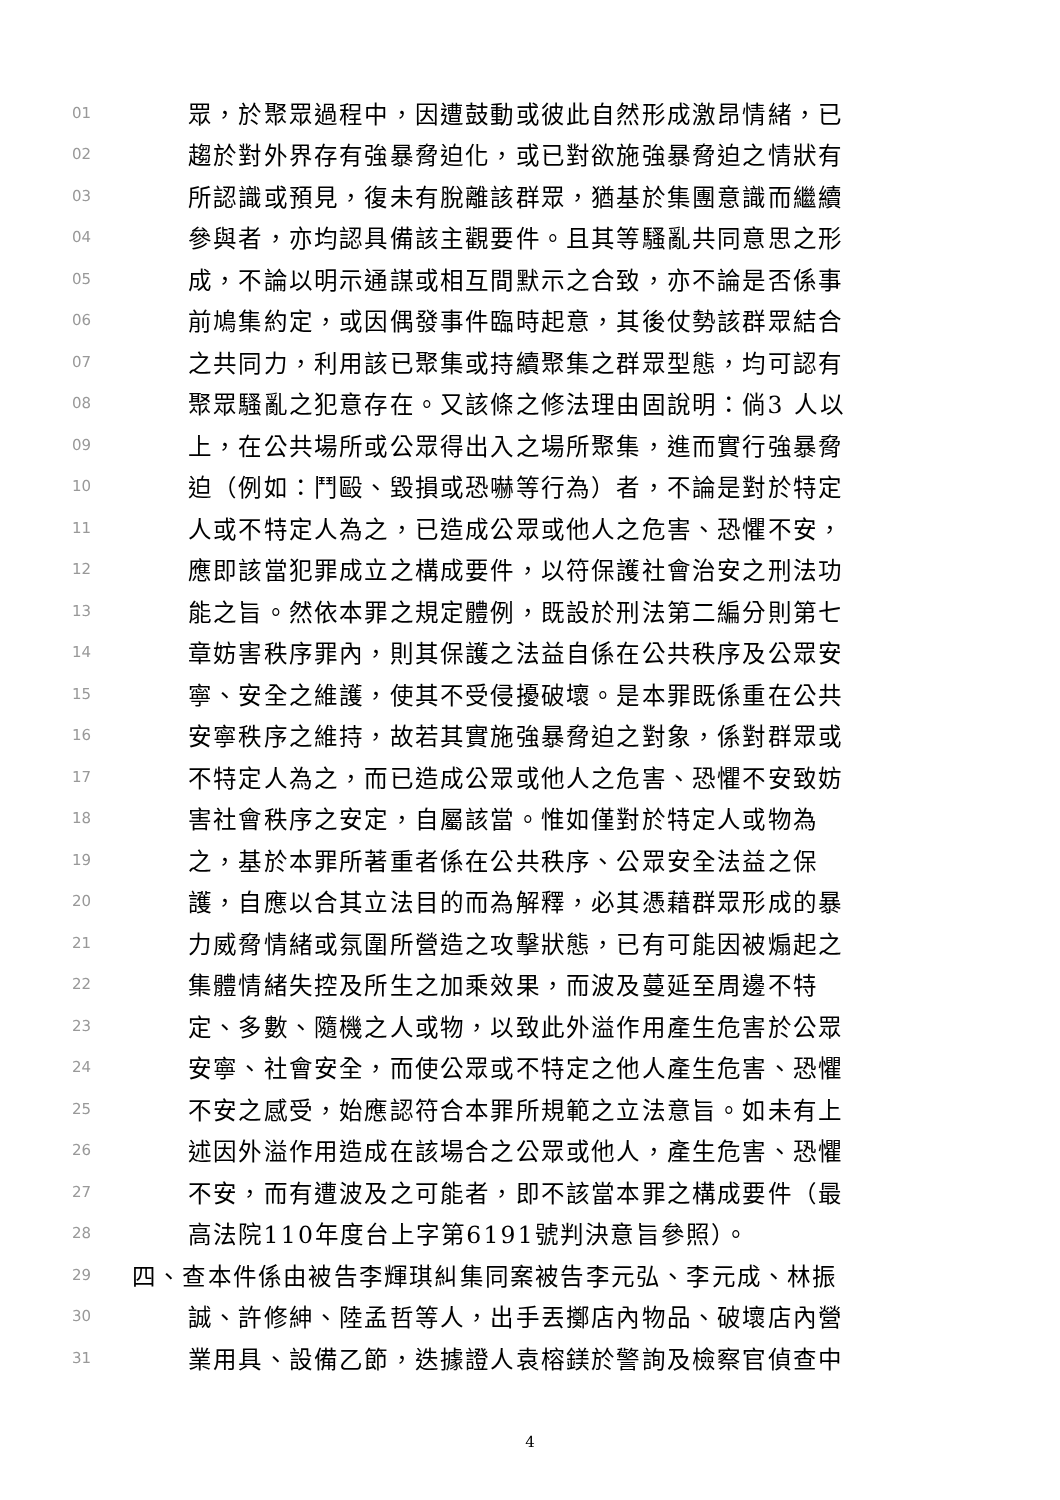01 眾，於聚眾過程中，因遭鼓動或彼此自然形成激昂情緒，已
02 趨於對外界存有強暴脅迫化，或已對欲施強暴脅迫之情狀有
03 所認識或預見，復未有脫離該群眾，猶基於集團意識而繼續
04 參與者，亦均認具備該主觀要件。且其等騷亂共同意思之形
05 成，不論以明示通謀或相互間默示之合致，亦不論是否係事
06 前鳩集約定，或因偶發事件臨時起意，其後仗勢該群眾結合
07 之共同力，利用該已聚集或持續聚集之群眾型態，均可認有
08 聚眾騷亂之犯意存在。又該條之修法理由固說明：倘3 人以
09 上，在公共場所或公眾得出入之場所聚集，進而實行強暴脅
10 迫（例如：鬥毆、毀損或恐嚇等行為）者，不論是對於特定
11 人或不特定人為之，已造成公眾或他人之危害、恐懼不安，
12 應即該當犯罪成立之構成要件，以符保護社會治安之刑法功
13 能之旨。然依本罪之規定體例，既設於刑法第二編分則第七
14 章妨害秩序罪內，則其保護之法益自係在公共秩序及公眾安
15 寧、安全之維護，使其不受侵擾破壞。是本罪既係重在公共
16 安寧秩序之維持，故若其實施強暴脅迫之對象，係對群眾或
17 不特定人為之，而已造成公眾或他人之危害、恐懼不安致妨
18 害社會秩序之安定，自屬該當。惟如僅對於特定人或物為
19 之，基於本罪所著重者係在公共秩序、公眾安全法益之保
20 護，自應以合其立法目的而為解釋，必其憑藉群眾形成的暴
21 力威脅情緒或氛圍所營造之攻擊狀態，已有可能因被煽起之
22 集體情緒失控及所生之加乘效果，而波及蔓延至周邊不特
23 定、多數、隨機之人或物，以致此外溢作用產生危害於公眾
24 安寧、社會安全，而使公眾或不特定之他人產生危害、恐懼
25 不安之感受，始應認符合本罪所規範之立法意旨。如未有上
26 述因外溢作用造成在該場合之公眾或他人，產生危害、恐懼
27 不安，而有遭波及之可能者，即不該當本罪之構成要件（最
28 高法院110年度台上字第6191號判決意旨參照）。
29 四、查本件係由被告李輝琪糾集同案被告李元弘、李元成、林振
30 誠、許修紳、陸孟哲等人，出手丟擲店內物品、破壞店內營
31 業用具、設備乙節，迭據證人袁榕鎂於警詢及檢察官偵查中
4